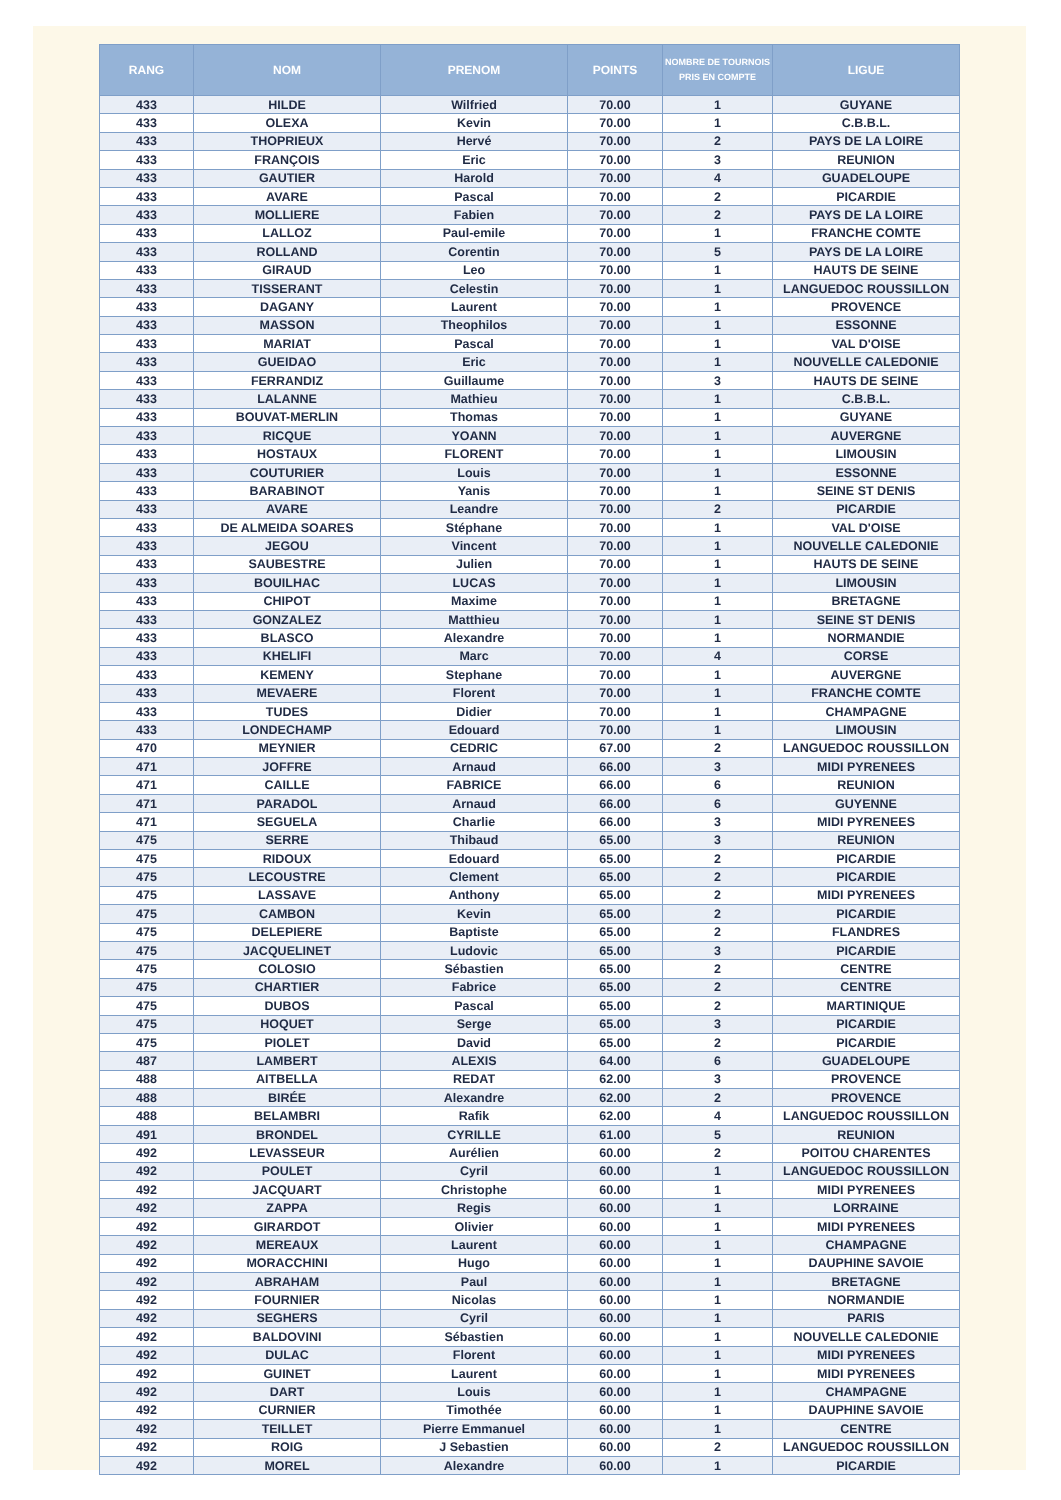| RANG | NOM | PRENOM | POINTS | NOMBRE DE TOURNOIS PRIS EN COMPTE | LIGUE |
| --- | --- | --- | --- | --- | --- |
| 433 | HILDE | Wilfried | 70.00 | 1 | GUYANE |
| 433 | OLEXA | Kevin | 70.00 | 1 | C.B.B.L. |
| 433 | THOPRIEUX | Hervé | 70.00 | 2 | PAYS DE LA LOIRE |
| 433 | FRANÇOIS | Eric | 70.00 | 3 | REUNION |
| 433 | GAUTIER | Harold | 70.00 | 4 | GUADELOUPE |
| 433 | AVARE | Pascal | 70.00 | 2 | PICARDIE |
| 433 | MOLLIERE | Fabien | 70.00 | 2 | PAYS DE LA LOIRE |
| 433 | LALLOZ | Paul-emile | 70.00 | 1 | FRANCHE COMTE |
| 433 | ROLLAND | Corentin | 70.00 | 5 | PAYS DE LA LOIRE |
| 433 | GIRAUD | Leo | 70.00 | 1 | HAUTS DE SEINE |
| 433 | TISSERANT | Celestin | 70.00 | 1 | LANGUEDOC ROUSSILLON |
| 433 | DAGANY | Laurent | 70.00 | 1 | PROVENCE |
| 433 | MASSON | Theophilos | 70.00 | 1 | ESSONNE |
| 433 | MARIAT | Pascal | 70.00 | 1 | VAL D'OISE |
| 433 | GUEIDAO | Eric | 70.00 | 1 | NOUVELLE CALEDONIE |
| 433 | FERRANDIZ | Guillaume | 70.00 | 3 | HAUTS DE SEINE |
| 433 | LALANNE | Mathieu | 70.00 | 1 | C.B.B.L. |
| 433 | BOUVAT-MERLIN | Thomas | 70.00 | 1 | GUYANE |
| 433 | RICQUE | YOANN | 70.00 | 1 | AUVERGNE |
| 433 | HOSTAUX | FLORENT | 70.00 | 1 | LIMOUSIN |
| 433 | COUTURIER | Louis | 70.00 | 1 | ESSONNE |
| 433 | BARABINOT | Yanis | 70.00 | 1 | SEINE ST DENIS |
| 433 | AVARE | Leandre | 70.00 | 2 | PICARDIE |
| 433 | DE ALMEIDA SOARES | Stéphane | 70.00 | 1 | VAL D'OISE |
| 433 | JEGOU | Vincent | 70.00 | 1 | NOUVELLE CALEDONIE |
| 433 | SAUBESTRE | Julien | 70.00 | 1 | HAUTS DE SEINE |
| 433 | BOUILHAC | LUCAS | 70.00 | 1 | LIMOUSIN |
| 433 | CHIPOT | Maxime | 70.00 | 1 | BRETAGNE |
| 433 | GONZALEZ | Matthieu | 70.00 | 1 | SEINE ST DENIS |
| 433 | BLASCO | Alexandre | 70.00 | 1 | NORMANDIE |
| 433 | KHELIFI | Marc | 70.00 | 4 | CORSE |
| 433 | KEMENY | Stephane | 70.00 | 1 | AUVERGNE |
| 433 | MEVAERE | Florent | 70.00 | 1 | FRANCHE COMTE |
| 433 | TUDES | Didier | 70.00 | 1 | CHAMPAGNE |
| 433 | LONDECHAMP | Edouard | 70.00 | 1 | LIMOUSIN |
| 470 | MEYNIER | CEDRIC | 67.00 | 2 | LANGUEDOC ROUSSILLON |
| 471 | JOFFRE | Arnaud | 66.00 | 3 | MIDI PYRENEES |
| 471 | CAILLE | FABRICE | 66.00 | 6 | REUNION |
| 471 | PARADOL | Arnaud | 66.00 | 6 | GUYENNE |
| 471 | SEGUELA | Charlie | 66.00 | 3 | MIDI PYRENEES |
| 475 | SERRE | Thibaud | 65.00 | 3 | REUNION |
| 475 | RIDOUX | Edouard | 65.00 | 2 | PICARDIE |
| 475 | LECOUSTRE | Clement | 65.00 | 2 | PICARDIE |
| 475 | LASSAVE | Anthony | 65.00 | 2 | MIDI PYRENEES |
| 475 | CAMBON | Kevin | 65.00 | 2 | PICARDIE |
| 475 | DELEPIERE | Baptiste | 65.00 | 2 | FLANDRES |
| 475 | JACQUELINET | Ludovic | 65.00 | 3 | PICARDIE |
| 475 | COLOSIO | Sébastien | 65.00 | 2 | CENTRE |
| 475 | CHARTIER | Fabrice | 65.00 | 2 | CENTRE |
| 475 | DUBOS | Pascal | 65.00 | 2 | MARTINIQUE |
| 475 | HOQUET | Serge | 65.00 | 3 | PICARDIE |
| 475 | PIOLET | David | 65.00 | 2 | PICARDIE |
| 487 | LAMBERT | ALEXIS | 64.00 | 6 | GUADELOUPE |
| 488 | AITBELLA | REDAT | 62.00 | 3 | PROVENCE |
| 488 | BIRÉE | Alexandre | 62.00 | 2 | PROVENCE |
| 488 | BELAMBRI | Rafik | 62.00 | 4 | LANGUEDOC ROUSSILLON |
| 491 | BRONDEL | CYRILLE | 61.00 | 5 | REUNION |
| 492 | LEVASSEUR | Aurélien | 60.00 | 2 | POITOU CHARENTES |
| 492 | POULET | Cyril | 60.00 | 1 | LANGUEDOC ROUSSILLON |
| 492 | JACQUART | Christophe | 60.00 | 1 | MIDI PYRENEES |
| 492 | ZAPPA | Regis | 60.00 | 1 | LORRAINE |
| 492 | GIRARDOT | Olivier | 60.00 | 1 | MIDI PYRENEES |
| 492 | MEREAUX | Laurent | 60.00 | 1 | CHAMPAGNE |
| 492 | MORACCHINI | Hugo | 60.00 | 1 | DAUPHINE SAVOIE |
| 492 | ABRAHAM | Paul | 60.00 | 1 | BRETAGNE |
| 492 | FOURNIER | Nicolas | 60.00 | 1 | NORMANDIE |
| 492 | SEGHERS | Cyril | 60.00 | 1 | PARIS |
| 492 | BALDOVINI | Sébastien | 60.00 | 1 | NOUVELLE CALEDONIE |
| 492 | DULAC | Florent | 60.00 | 1 | MIDI PYRENEES |
| 492 | GUINET | Laurent | 60.00 | 1 | MIDI PYRENEES |
| 492 | DART | Louis | 60.00 | 1 | CHAMPAGNE |
| 492 | CURNIER | Timothée | 60.00 | 1 | DAUPHINE SAVOIE |
| 492 | TEILLET | Pierre Emmanuel | 60.00 | 1 | CENTRE |
| 492 | ROIG | J Sebastien | 60.00 | 2 | LANGUEDOC ROUSSILLON |
| 492 | MOREL | Alexandre | 60.00 | 1 | PICARDIE |